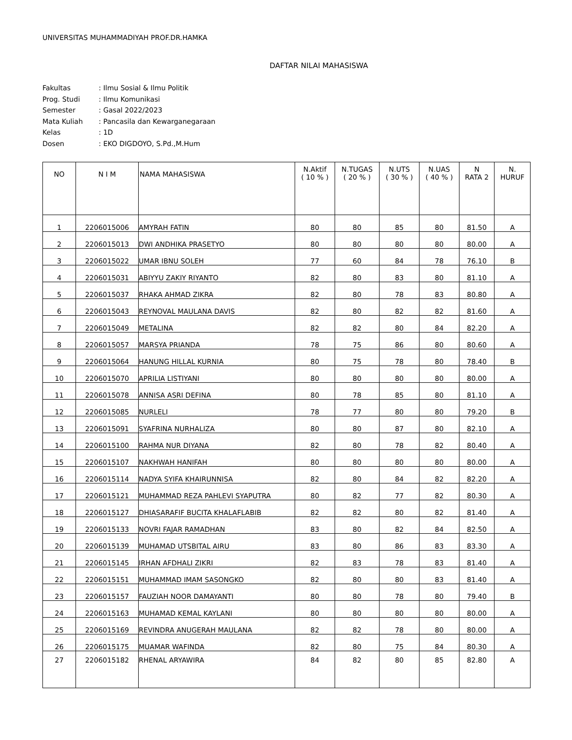UNIVERSITAS MUHAMMADIYAH PROF.DR.HAMKA
DAFTAR NILAI MAHASISWA
| Fakultas | : Ilmu Sosial & Ilmu Politik |
| Prog. Studi | : Ilmu Komunikasi |
| Semester | : Gasal 2022/2023 |
| Mata Kuliah | : Pancasila dan Kewarganegaraan |
| Kelas | : 1D |
| Dosen | : EKO DIGDOYO, S.Pd.,M.Hum |
| NO | N I M | NAMA MAHASISWA | N.Aktif ( 10 % ) | N.TUGAS ( 20 % ) | N.UTS ( 30 % ) | N.UAS ( 40 % ) | N RATA 2 | N. HURUF |
| --- | --- | --- | --- | --- | --- | --- | --- | --- |
| 1 | 2206015006 | AMYRAH FATIN | 80 | 80 | 85 | 80 | 81.50 | A |
| 2 | 2206015013 | DWI ANDHIKA PRASETYO | 80 | 80 | 80 | 80 | 80.00 | A |
| 3 | 2206015022 | UMAR IBNU SOLEH | 77 | 60 | 84 | 78 | 76.10 | B |
| 4 | 2206015031 | ABIYYU ZAKIY RIYANTO | 82 | 80 | 83 | 80 | 81.10 | A |
| 5 | 2206015037 | RHAKA AHMAD ZIKRA | 82 | 80 | 78 | 83 | 80.80 | A |
| 6 | 2206015043 | REYNOVAL MAULANA DAVIS | 82 | 80 | 82 | 82 | 81.60 | A |
| 7 | 2206015049 | METALINA | 82 | 82 | 80 | 84 | 82.20 | A |
| 8 | 2206015057 | MARSYA PRIANDA | 78 | 75 | 86 | 80 | 80.60 | A |
| 9 | 2206015064 | HANUNG HILLAL KURNIA | 80 | 75 | 78 | 80 | 78.40 | B |
| 10 | 2206015070 | APRILIA LISTIYANI | 80 | 80 | 80 | 80 | 80.00 | A |
| 11 | 2206015078 | ANNISA ASRI DEFINA | 80 | 78 | 85 | 80 | 81.10 | A |
| 12 | 2206015085 | NURLELI | 78 | 77 | 80 | 80 | 79.20 | B |
| 13 | 2206015091 | SYAFRINA NURHALIZA | 80 | 80 | 87 | 80 | 82.10 | A |
| 14 | 2206015100 | RAHMA NUR DIYANA | 82 | 80 | 78 | 82 | 80.40 | A |
| 15 | 2206015107 | NAKHWAH HANIFAH | 80 | 80 | 80 | 80 | 80.00 | A |
| 16 | 2206015114 | NADYA SYIFA KHAIRUNNISA | 82 | 80 | 84 | 82 | 82.20 | A |
| 17 | 2206015121 | MUHAMMAD REZA PAHLEVI SYAPUTRA | 80 | 82 | 77 | 82 | 80.30 | A |
| 18 | 2206015127 | DHIASARAFIF BUCITA KHALAFLABIB | 82 | 82 | 80 | 82 | 81.40 | A |
| 19 | 2206015133 | NOVRI FAJAR RAMADHAN | 83 | 80 | 82 | 84 | 82.50 | A |
| 20 | 2206015139 | MUHAMAD UTSBITAL AIRU | 83 | 80 | 86 | 83 | 83.30 | A |
| 21 | 2206015145 | IRHAN AFDHALI ZIKRI | 82 | 83 | 78 | 83 | 81.40 | A |
| 22 | 2206015151 | MUHAMMAD IMAM SASONGKO | 82 | 80 | 80 | 83 | 81.40 | A |
| 23 | 2206015157 | FAUZIAH NOOR DAMAYANTI | 80 | 80 | 78 | 80 | 79.40 | B |
| 24 | 2206015163 | MUHAMAD KEMAL KAYLANI | 80 | 80 | 80 | 80 | 80.00 | A |
| 25 | 2206015169 | REVINDRA ANUGERAH MAULANA | 82 | 82 | 78 | 80 | 80.00 | A |
| 26 | 2206015175 | MUAMAR WAFINDA | 82 | 80 | 75 | 84 | 80.30 | A |
| 27 | 2206015182 | RHENAL ARYAWIRA | 84 | 82 | 80 | 85 | 82.80 | A |